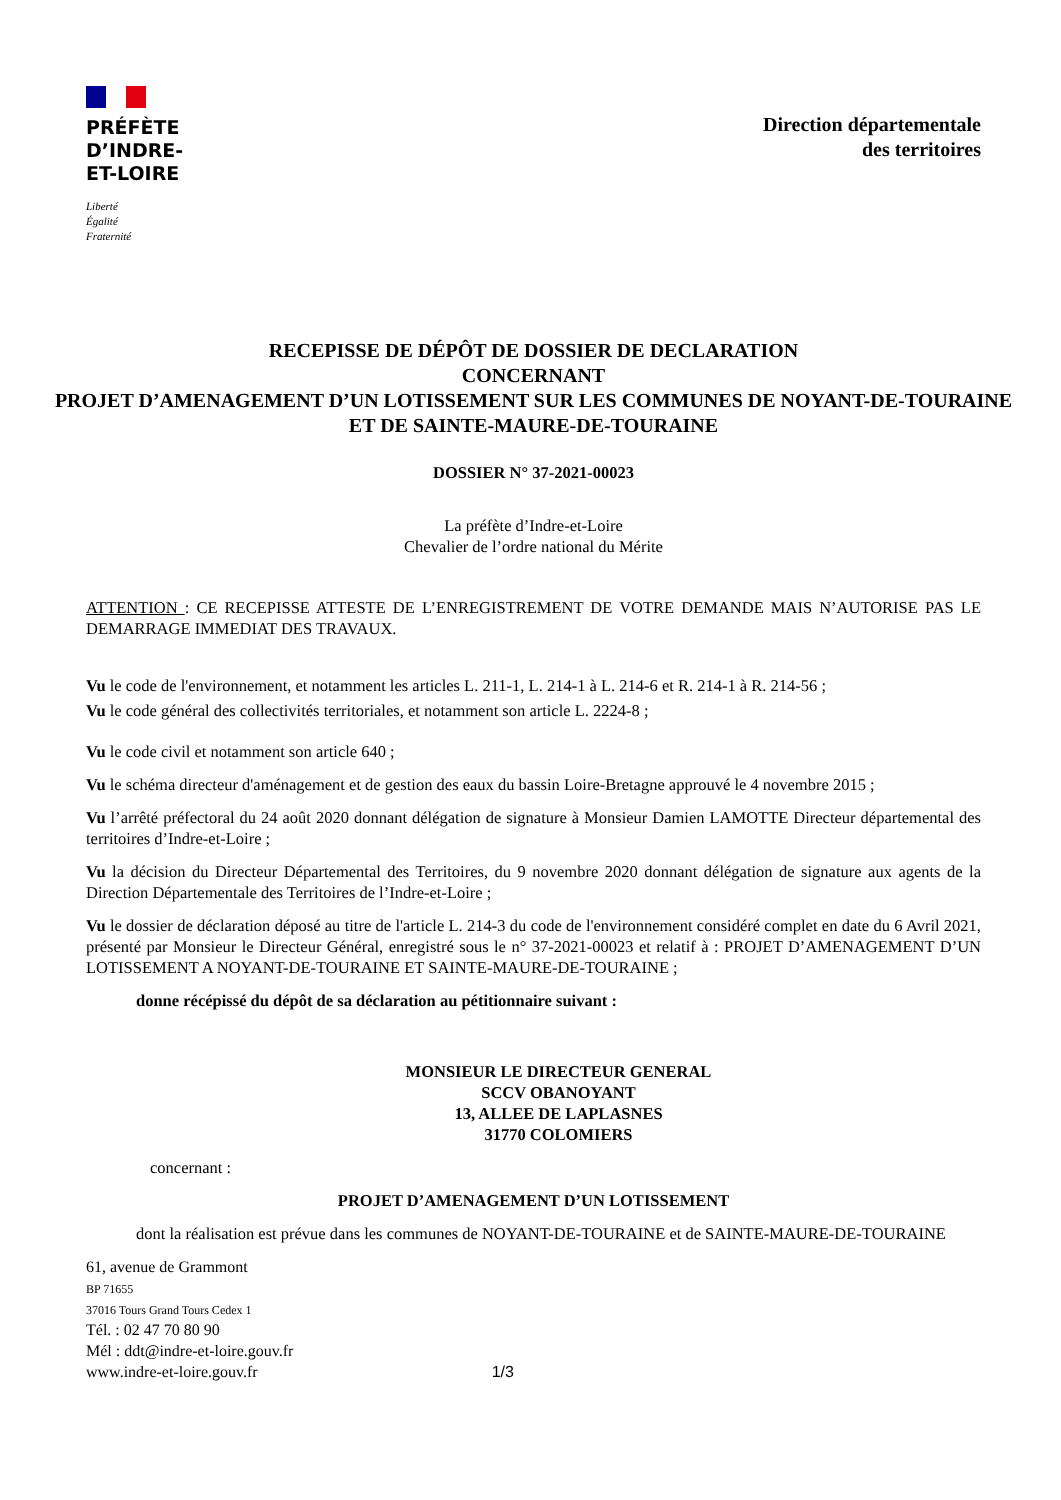PRÉFÈTE
D’INDRE-
ET-LOIRE
Liberté
Égalité
Fraternité
Direction départementale
des territoires
RECEPISSE DE DÉPÔT DE DOSSIER DE DECLARATION
CONCERNANT
PROJET D’AMENAGEMENT D’UN LOTISSEMENT SUR LES COMMUNES DE NOYANT-DE-TOURAINE ET DE SAINTE-MAURE-DE-TOURAINE
DOSSIER N° 37-2021-00023
La préfète d’Indre-et-Loire
Chevalier de l’ordre national du Mérite
ATTENTION : CE RECEPISSE ATTESTE DE L’ENREGISTREMENT DE VOTRE DEMANDE MAIS N’AUTORISE PAS LE DEMARRAGE IMMEDIAT DES TRAVAUX.
Vu le code de l'environnement, et notamment les articles L. 211-1, L. 214-1 à L. 214-6 et R. 214-1 à R. 214-56 ;
Vu le code général des collectivités territoriales, et notamment son article L. 2224-8 ;
Vu le code civil et notamment son article 640 ;
Vu le schéma directeur d'aménagement et de gestion des eaux du bassin Loire-Bretagne approuvé le 4 novembre 2015 ;
Vu l’arrêté préfectoral du 24 août 2020 donnant délégation de signature à Monsieur Damien LAMOTTE Directeur départemental des territoires d’Indre-et-Loire ;
Vu la décision du Directeur Départemental des Territoires, du 9 novembre 2020 donnant délégation de signature aux agents de la Direction Départementale des Territoires de l’Indre-et-Loire ;
Vu le dossier de déclaration déposé au titre de l'article L. 214-3 du code de l'environnement considéré complet en date du 6 Avril 2021, présenté par Monsieur le Directeur Général, enregistré sous le n° 37-2021-00023 et relatif à : PROJET D’AMENAGEMENT D’UN LOTISSEMENT A NOYANT-DE-TOURAINE ET SAINTE-MAURE-DE-TOURAINE ;
donne récépissé du dépôt de sa déclaration au pétitionnaire suivant :
MONSIEUR LE DIRECTEUR GENERAL
SCCV OBANOYANT
13, ALLEE DE LAPLASNES
31770 COLOMIERS
concernant :
PROJET D’AMENAGEMENT D’UN LOTISSEMENT
dont la réalisation est prévue dans les communes de NOYANT-DE-TOURAINE et de SAINTE-MAURE-DE-TOURAINE
61, avenue de Grammont
BP 71655
37016 Tours Grand Tours Cedex 1
Tél. : 02 47 70 80 90
Mél : ddt@indre-et-loire.gouv.fr
www.indre-et-loire.gouv.fr 1/3